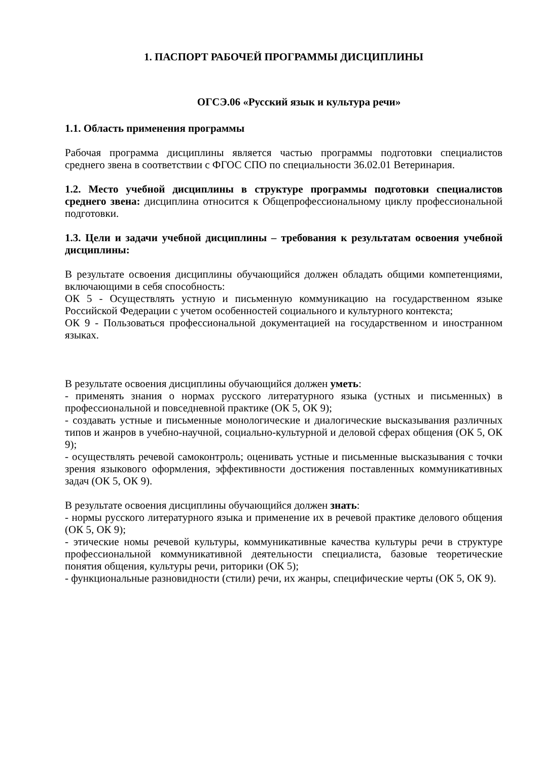1. ПАСПОРТ РАБОЧЕЙ ПРОГРАММЫ ДИСЦИПЛИНЫ
ОГСЭ.06 «Русский язык и культура речи»
1.1. Область применения программы
Рабочая программа дисциплины является частью программы подготовки специалистов среднего звена в соответствии с ФГОС СПО по специальности 36.02.01 Ветеринария.
1.2. Место учебной дисциплины в структуре программы подготовки специалистов среднего звена: дисциплина относится к Общепрофессиональному циклу профессиональной подготовки.
1.3. Цели и задачи учебной дисциплины – требования к результатам освоения учебной дисциплины:
В результате освоения дисциплины обучающийся должен обладать общими компетенциями, включающими в себя способность:
ОК 5 - Осуществлять устную и письменную коммуникацию на государственном языке Российской Федерации с учетом особенностей социального и культурного контекста;
ОК 9 - Пользоваться профессиональной документацией на государственном и иностранном языках.
В результате освоения дисциплины обучающийся должен уметь:
- применять знания о нормах русского литературного языка (устных и письменных) в профессиональной и повседневной практике (ОК 5, ОК 9);
- создавать устные и письменные монологические и диалогические высказывания различных типов и жанров в учебно-научной, социально-культурной и деловой сферах общения (ОК 5, ОК 9);
- осуществлять речевой самоконтроль; оценивать устные и письменные высказывания с точки зрения языкового оформления, эффективности достижения поставленных коммуникативных задач (ОК 5, ОК 9).
В результате освоения дисциплины обучающийся должен знать:
- нормы русского литературного языка и применение их в речевой практике делового общения (ОК 5, ОК 9);
- этические номы речевой культуры, коммуникативные качества культуры речи в структуре профессиональной коммуникативной деятельности специалиста, базовые теоретические понятия общения, культуры речи, риторики (ОК 5);
- функциональные разновидности (стили) речи, их жанры, специфические черты (ОК 5, ОК 9).